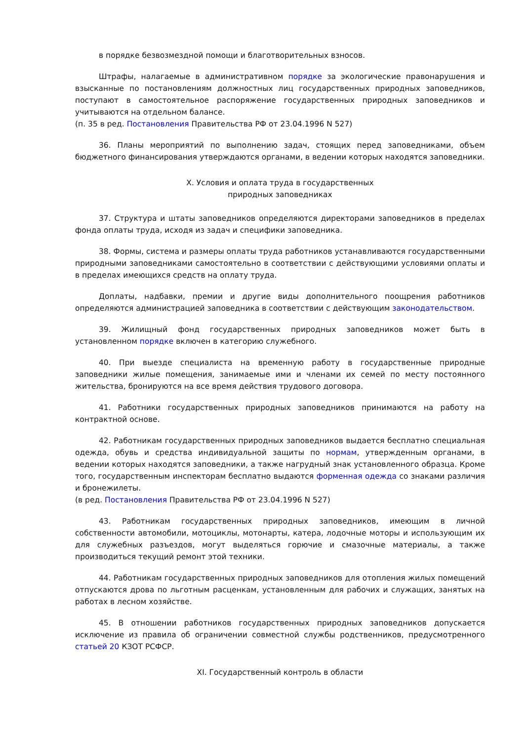в порядке безвозмездной помощи и благотворительных взносов.
Штрафы, налагаемые в административном порядке за экологические правонарушения и взысканные по постановлениям должностных лиц государственных природных заповедников, поступают в самостоятельное распоряжение государственных природных заповедников и учитываются на отдельном балансе.
(п. 35 в ред. Постановления Правительства РФ от 23.04.1996 N 527)
36. Планы мероприятий по выполнению задач, стоящих перед заповедниками, объем бюджетного финансирования утверждаются органами, в ведении которых находятся заповедники.
X. Условия и оплата труда в государственных
природных заповедниках
37. Структура и штаты заповедников определяются директорами заповедников в пределах фонда оплаты труда, исходя из задач и специфики заповедника.
38. Формы, система и размеры оплаты труда работников устанавливаются государственными природными заповедниками самостоятельно в соответствии с действующими условиями оплаты и в пределах имеющихся средств на оплату труда.
Доплаты, надбавки, премии и другие виды дополнительного поощрения работников определяются администрацией заповедника в соответствии с действующим законодательством.
39. Жилищный фонд государственных природных заповедников может быть в установленном порядке включен в категорию служебного.
40. При выезде специалиста на временную работу в государственные природные заповедники жилые помещения, занимаемые ими и членами их семей по месту постоянного жительства, бронируются на все время действия трудового договора.
41. Работники государственных природных заповедников принимаются на работу на контрактной основе.
42. Работникам государственных природных заповедников выдается бесплатно специальная одежда, обувь и средства индивидуальной защиты по нормам, утвержденным органами, в ведении которых находятся заповедники, а также нагрудный знак установленного образца. Кроме того, государственным инспекторам бесплатно выдаются форменная одежда со знаками различия и бронежилеты.
(в ред. Постановления Правительства РФ от 23.04.1996 N 527)
43. Работникам государственных природных заповедников, имеющим в личной собственности автомобили, мотоциклы, мотонарты, катера, лодочные моторы и использующим их для служебных разъездов, могут выделяться горючие и смазочные материалы, а также производиться текущий ремонт этой техники.
44. Работникам государственных природных заповедников для отопления жилых помещений отпускаются дрова по льготным расценкам, установленным для рабочих и служащих, занятых на работах в лесном хозяйстве.
45. В отношении работников государственных природных заповедников допускается исключение из правила об ограничении совместной службы родственников, предусмотренного статьей 20 КЗОТ РСФСР.
XI. Государственный контроль в области